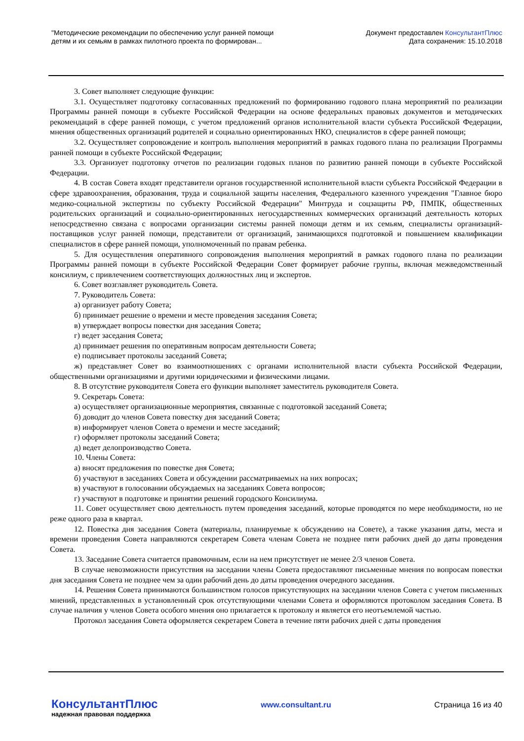"Методические рекомендации по обеспечению услуг ранней помощи
детям и их семьям в рамках пилотного проекта по формирован...
Документ предоставлен КонсультантПлюс
Дата сохранения: 15.10.2018
3. Совет выполняет следующие функции:
3.1. Осуществляет подготовку согласованных предложений по формированию годового плана мероприятий по реализации Программы ранней помощи в субъекте Российской Федерации на основе федеральных правовых документов и методических рекомендаций в сфере ранней помощи, с учетом предложений органов исполнительной власти субъекта Российской Федерации, мнения общественных организаций родителей и социально ориентированных НКО, специалистов в сфере ранней помощи;
3.2. Осуществляет сопровождение и контроль выполнения мероприятий в рамках годового плана по реализации Программы ранней помощи в субъекте Российской Федерации;
3.3. Организует подготовку отчетов по реализации годовых планов по развитию ранней помощи в субъекте Российской Федерации.
4. В состав Совета входят представители органов государственной исполнительной власти субъекта Российской Федерации в сфере здравоохранения, образования, труда и социальной защиты населения, Федерального казенного учреждения "Главное бюро медико-социальной экспертизы по субъекту Российской Федерации" Минтруда и соцзащиты РФ, ПМПК, общественных родительских организаций и социально-ориентированных негосударственных коммерческих организаций деятельность которых непосредственно связана с вопросами организации системы ранней помощи детям и их семьям, специалисты организаций-поставщиков услуг ранней помощи, представители от организаций, занимающихся подготовкой и повышением квалификации специалистов в сфере ранней помощи, уполномоченный по правам ребенка.
5. Для осуществления оперативного сопровождения выполнения мероприятий в рамках годового плана по реализации Программы ранней помощи в субъекте Российской Федерации Совет формирует рабочие группы, включая межведомственный консилиум, с привлечением соответствующих должностных лиц и экспертов.
6. Совет возглавляет руководитель Совета.
7. Руководитель Совета:
а) организует работу Совета;
б) принимает решение о времени и месте проведения заседания Совета;
в) утверждает вопросы повестки дня заседания Совета;
г) ведет заседания Совета;
д) принимает решения по оперативным вопросам деятельности Совета;
е) подписывает протоколы заседаний Совета;
ж) представляет Совет во взаимоотношениях с органами исполнительной власти субъекта Российской Федерации, общественными организациями и другими юридическими и физическими лицами.
8. В отсутствие руководителя Совета его функции выполняет заместитель руководителя Совета.
9. Секретарь Совета:
а) осуществляет организационные мероприятия, связанные с подготовкой заседаний Совета;
б) доводит до членов Совета повестку дня заседаний Совета;
в) информирует членов Совета о времени и месте заседаний;
г) оформляет протоколы заседаний Совета;
д) ведет делопроизводство Совета.
10. Члены Совета:
а) вносят предложения по повестке дня Совета;
б) участвуют в заседаниях Совета и обсуждении рассматриваемых на них вопросах;
в) участвуют в голосовании обсуждаемых на заседаниях Совета вопросов;
г) участвуют в подготовке и принятии решений городского Консилиума.
11. Совет осуществляет свою деятельность путем проведения заседаний, которые проводятся по мере необходимости, но не реже одного раза в квартал.
12. Повестка дня заседания Совета (материалы, планируемые к обсуждению на Совете), а также указания даты, места и времени проведения Совета направляются секретарем Совета членам Совета не позднее пяти рабочих дней до даты проведения Совета.
13. Заседание Совета считается правомочным, если на нем присутствует не менее 2/3 членов Совета.
В случае невозможности присутствия на заседании члены Совета предоставляют письменные мнения по вопросам повестки дня заседания Совета не позднее чем за один рабочий день до даты проведения очередного заседания.
14. Решения Совета принимаются большинством голосов присутствующих на заседании членов Совета с учетом письменных мнений, представленных в установленный срок отсутствующими членами Совета и оформляются протоколом заседания Совета. В случае наличия у членов Совета особого мнения оно прилагается к протоколу и является его неотъемлемой частью.
Протокол заседания Совета оформляется секретарем Совета в течение пяти рабочих дней с даты проведения
КонсультантПлюс
надежная правовая поддержка
www.consultant.ru Страница 16 из 40